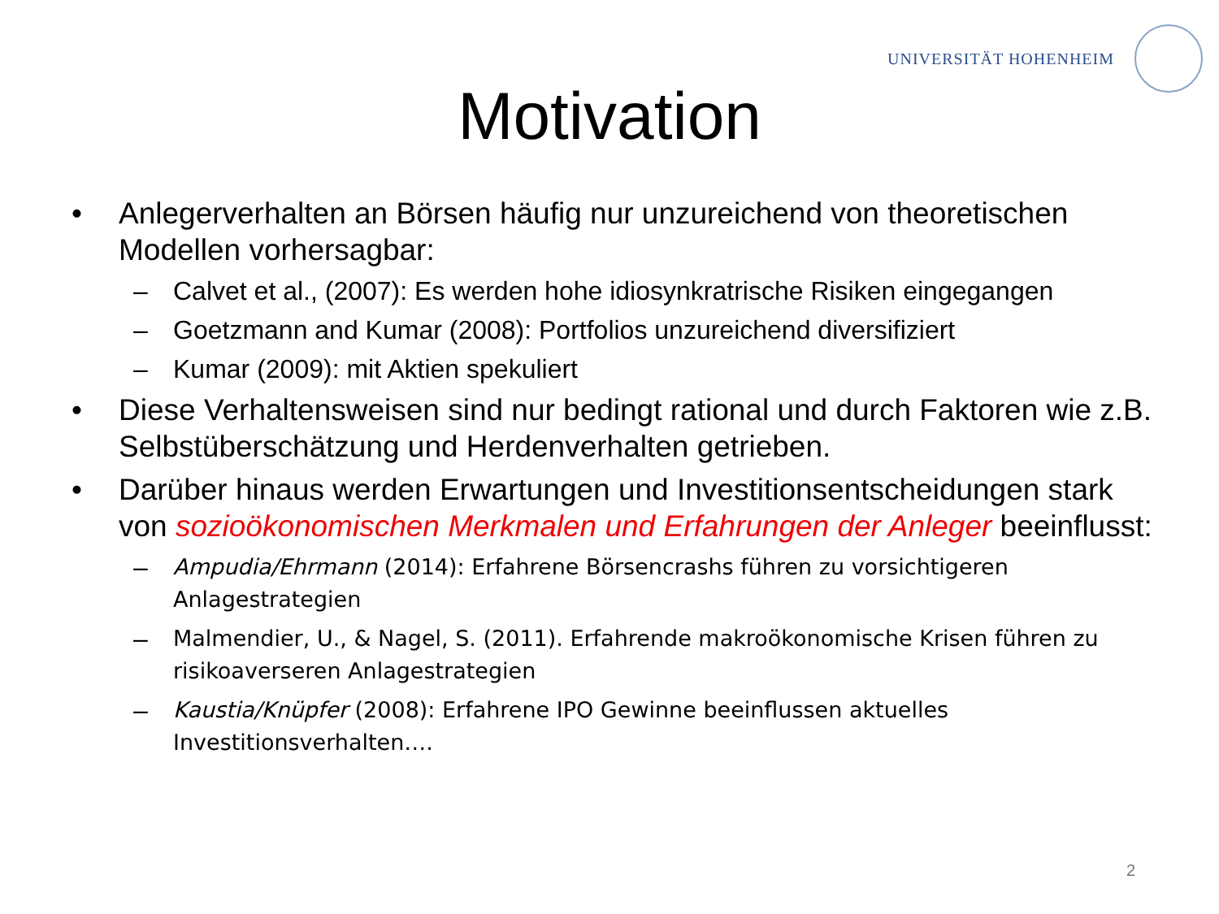UNIVERSITÄT HOHENHEIM
Motivation
• Anlegerverhalten an Börsen häufig nur unzureichend von theoretischen Modellen vorhersagbar:
– Calvet et al., (2007): Es werden hohe idiosynkratrische Risiken eingegangen
– Goetzmann and Kumar (2008): Portfolios unzureichend diversifiziert
– Kumar (2009): mit Aktien spekuliert
• Diese Verhaltensweisen sind nur bedingt rational und durch Faktoren wie z.B. Selbstüberschätzung und Herdenverhalten getrieben.
• Darüber hinaus werden Erwartungen und Investitionsentscheidungen stark von sozioökonomischen Merkmalen und Erfahrungen der Anleger beeinflusst:
–
Ampudia/Ehrmann (2014): Erfahrene Börsencrashs führen zu vorsichtigeren Anlagestrategien
–
Malmendier, U., & Nagel, S. (2011). Erfahrende makroökonomische Krisen führen zu risikoaverseren Anlagestrategien
–
Kaustia/Knüpfer (2008): Erfahrene IPO Gewinne beeinflussen aktuelles Investitionsverhalten….
2